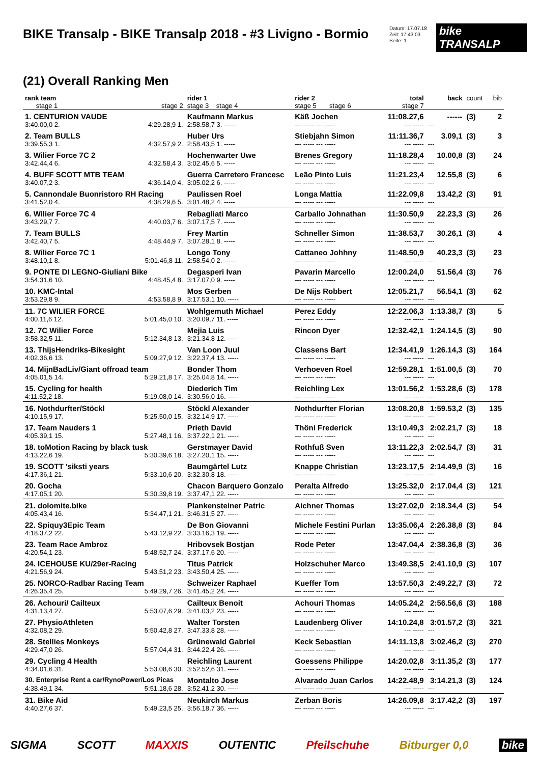BIKE Transalp - BIKE Transalp 2018 - #3 Livigno - Bormio
Datum: 17.07.18
Zeit: 17:43:03
Seite: 1
bike TRANSALP
(21) Overall Ranking Men
| rank team stage 1 | stage 2 | rider 1 stage 3 stage 4 | rider 2 stage 5 stage 6 | total stage 7 | back | count | bib |
| --- | --- | --- | --- | --- | --- | --- | --- |
| 1. CENTURION VAUDE | | Kaufmann Markus | Käß Jochen | 11:08.27,6 | ------ | (3) | 2 |
| 3:40.00,0 2. | 4:29.28,9 1. | 2:58.58,7 3. ----- | --- ----- --- ----- | --- ----- | --- | | |
| 2. Team BULLS | | Huber Urs | Stiebjahn Simon | 11:11.36,7 | 3.09,1 | (3) | 3 |
| 3:39.55,3 1. | 4:32.57,9 2. | 2:58.43,5 1. ----- | --- ----- --- ----- | --- ----- | --- | | |
| 3. Wilier Force 7C 2 | | Hochenwarter Uwe | Brenes Gregory | 11:18.28,4 | 10.00,8 | (3) | 24 |
| 3:42.44,4 6. | 4:32.58,4 3. | 3:02.45,6 5. ----- | --- ----- --- ----- | --- ----- | --- | | |
| 4. BUFF SCOTT MTB TEAM | | Guerra Carretero Francesc | Leão Pinto Luis | 11:21.23,4 | 12.55,8 | (3) | 6 |
| 3:40.07,2 3. | 4:36.14,0 4. | 3:05.02,2 6. ----- | --- ----- --- ----- | --- ----- | --- | | |
| 5. Cannondale Buonristoro RH Racing | | Paulissen Roel | Longa Mattia | 11:22.09,8 | 13.42,2 | (3) | 91 |
| 3:41.52,0 4. | 4:38.29,6 5. | 3:01.48,2 4. ----- | --- ----- --- ----- | --- ----- | --- | | |
| 6. Wilier Force 7C 4 | | Rebagliati Marco | Carballo Johnathan | 11:30.50,9 | 22.23,3 | (3) | 26 |
| 3:43.29,7 7. | 4:40.03,7 6. | 3:07.17,5 7. ----- | --- ----- --- ----- | --- ----- | --- | | |
| 7. Team BULLS | | Frey Martin | Schneller Simon | 11:38.53,7 | 30.26,1 | (3) | 4 |
| 3:42.40,7 5. | 4:48.44,9 7. | 3:07.28,1 8. ----- | --- ----- --- ----- | --- ----- | --- | | |
| 8. Wilier Force 7C 1 | | Longo Tony | Cattaneo Johhny | 11:48.50,9 | 40.23,3 | (3) | 23 |
| 3:48.10,1 8. | 5:01.46,8 11. | 2:58.54,0 2. ----- | --- ----- --- ----- | --- ----- | --- | | |
| 9. PONTE DI LEGNO-Giuliani Bike | | Degasperi Ivan | Pavarin Marcello | 12:00.24,0 | 51.56,4 | (3) | 76 |
| 3:54.31,6 10. | 4:48.45,4 8. | 3:17.07,0 9. ----- | --- ----- --- ----- | --- ----- | --- | | |
| 10. KMC-Intal | | Mos Gerben | De Nijs Robbert | 12:05.21,7 | 56.54,1 | (3) | 62 |
| 3:53.29,8 9. | 4:53.58,8 9. | 3:17.53,1 10. ----- | --- ----- --- ----- | --- ----- | --- | | |
| 11. 7C WILIER FORCE | | Wohlgemuth Michael | Perez Eddy | 12:22.06,3 | 1:13.38,7 | (3) | 5 |
| 4:00.11,6 12. | 5:01.45,0 10. | 3:20.09,7 11. ----- | --- ----- --- ----- | --- ----- | --- | | |
| 12. 7C Wilier Force | | Mejia Luis | Rincon Dyer | 12:32.42,1 | 1:24.14,5 | (3) | 90 |
| 3:58.32,5 11. | 5:12.34,8 13. | 3:21.34,8 12. ----- | --- ----- --- ----- | --- ----- | --- | | |
| 13. ThijsHendriks-Bikesight | | Van Loon Juul | Classens Bart | 12:34.41,9 | 1:26.14,3 | (3) | 164 |
| 4:02.36,6 13. | 5:09.27,9 12. | 3:22.37,4 13. ----- | --- ----- --- ----- | --- ----- | --- | | |
| 14. MijnBadLiv/Giant offroad team | | Bonder Thom | Verhoeven Roel | 12:59.28,1 | 1:51.00,5 | (3) | 70 |
| 4:05.01,5 14. | 5:29.21,8 17. | 3:25.04,8 14. ----- | --- ----- --- ----- | --- ----- | --- | | |
| 15. Cycling for health | | Diederich Tim | Reichling Lex | 13:01.56,2 | 1:53.28,6 | (3) | 178 |
| 4:11.52,2 18. | 5:19.08,0 14. | 3:30.56,0 16. ----- | --- ----- --- ----- | --- ----- | --- | | |
| 16. Nothdurfter/Stöckl | | Stöckl Alexander | Nothdurfter Florian | 13:08.20,8 | 1:59.53,2 | (3) | 135 |
| 4:10.15,9 17. | 5:25.50,0 15. | 3:32.14,9 17. ----- | --- ----- --- ----- | --- ----- | --- | | |
| 17. Team Nauders 1 | | Prieth David | Thöni Frederick | 13:10.49,3 | 2:02.21,7 | (3) | 18 |
| 4:05.39,1 15. | 5:27.48,1 16. | 3:37.22,1 21. ----- | --- ----- --- ----- | --- ----- | --- | | |
| 18. toMotion Racing by black tusk | | Gerstmayer David | Rothfuß Sven | 13:11.22,3 | 2:02.54,7 | (3) | 31 |
| 4:13.22,6 19. | 5:30.39,6 18. | 3:27.20,1 15. ----- | --- ----- --- ----- | --- ----- | --- | | |
| 19. SCOTT 'siksti years | | Baumgärtel Lutz | Knappe Christian | 13:23.17,5 | 2:14.49,9 | (3) | 16 |
| 4:17.36,1 21. | 5:33.10,6 20. | 3:32.30,8 18. ----- | --- ----- --- ----- | --- ----- | --- | | |
| 20. Gocha | | Chacon Barquero Gonzalo | Peralta Alfredo | 13:25.32,0 | 2:17.04,4 | (3) | 121 |
| 4:17.05,1 20. | 5:30.39,8 19. | 3:37.47,1 22. ----- | --- ----- --- ----- | --- ----- | --- | | |
| 21. dolomite.bike | | Plankensteiner Patric | Aichner Thomas | 13:27.02,0 | 2:18.34,4 | (3) | 54 |
| 4:05.43,4 16. | 5:34.47,1 21. | 3:46.31,5 27. ----- | --- ----- --- ----- | --- ----- | --- | | |
| 22. Spiquy3Epic Team | | De Bon Giovanni | Michele Festini Purlan | 13:35.06,4 | 2:26.38,8 | (3) | 84 |
| 4:18.37,2 22. | 5:43.12,9 22. | 3:33.16,3 19. ----- | --- ----- --- ----- | --- ----- | --- | | |
| 23. Team Race Ambroz | | Hribovsek Bostjan | Rode Peter | 13:47.04,4 | 2:38.36,8 | (3) | 36 |
| 4:20.54,1 23. | 5:48.52,7 24. | 3:37.17,6 20. ----- | --- ----- --- ----- | --- ----- | --- | | |
| 24. ICEHOUSE KU/29er-Racing | | Titus Patrick | Holzschuher Marco | 13:49.38,5 | 2:41.10,9 | (3) | 107 |
| 4:21.56,9 24. | 5:43.51,2 23. | 3:43.50,4 25. ----- | --- ----- --- ----- | --- ----- | --- | | |
| 25. NORCO-Radbar Racing Team | | Schweizer Raphael | Kueffer Tom | 13:57.50,3 | 2:49.22,7 | (3) | 72 |
| 4:26.35,4 25. | 5:49.29,7 26. | 3:41.45,2 24. ----- | --- ----- --- ----- | --- ----- | --- | | |
| 26. Achouri/ Cailteux | | Cailteux Benoit | Achouri Thomas | 14:05.24,2 | 2:56.56,6 | (3) | 188 |
| 4:31.13,4 27. | 5:53.07,6 29. | 3:41.03,2 23. ----- | --- ----- --- ----- | --- ----- | --- | | |
| 27. PhysioAthleten | | Walter Torsten | Laudenberg Oliver | 14:10.24,8 | 3:01.57,2 | (3) | 321 |
| 4:32.08,2 29. | 5:50.42,8 27. | 3:47.33,8 28. ----- | --- ----- --- ----- | --- ----- | --- | | |
| 28. Stellies Monkeys | | Grünewald Gabriel | Keck Sebastian | 14:11.13,8 | 3:02.46,2 | (3) | 270 |
| 4:29.47,0 26. | 5:57.04,4 31. | 3:44.22,4 26. ----- | --- ----- --- ----- | --- ----- | --- | | |
| 29. Cycling 4 Health | | Reichling Laurent | Goessens Philippe | 14:20.02,8 | 3:11.35,2 | (3) | 177 |
| 4:34.01,6 31. | 5:53.08,6 30. | 3:52.52,6 31. ----- | --- ----- --- ----- | --- ----- | --- | | |
| 30. Enterprise Rent a car/RynoPower/Los Picas | | Montalto Jose | Alvarado Juan Carlos | 14:22.48,9 | 3:14.21,3 | (3) | 124 |
| 4:38.49,1 34. | 5:51.18,6 28. | 3:52.41,2 30. ----- | --- ----- --- ----- | --- ----- | --- | | |
| 31. Bike Aid | | Neukirch Markus | Zerban Boris | 14:26.09,8 | 3:17.42,2 | (3) | 197 |
| 4:40.27,6 37. | 5:49.23,5 25. | 3:56.18,7 36. ----- | --- ----- --- ----- | --- ----- | --- | | |
SIGMA SCOTT MAXXIS OUTENTIC Pfeilschuhe Bitburger 0,0 bike